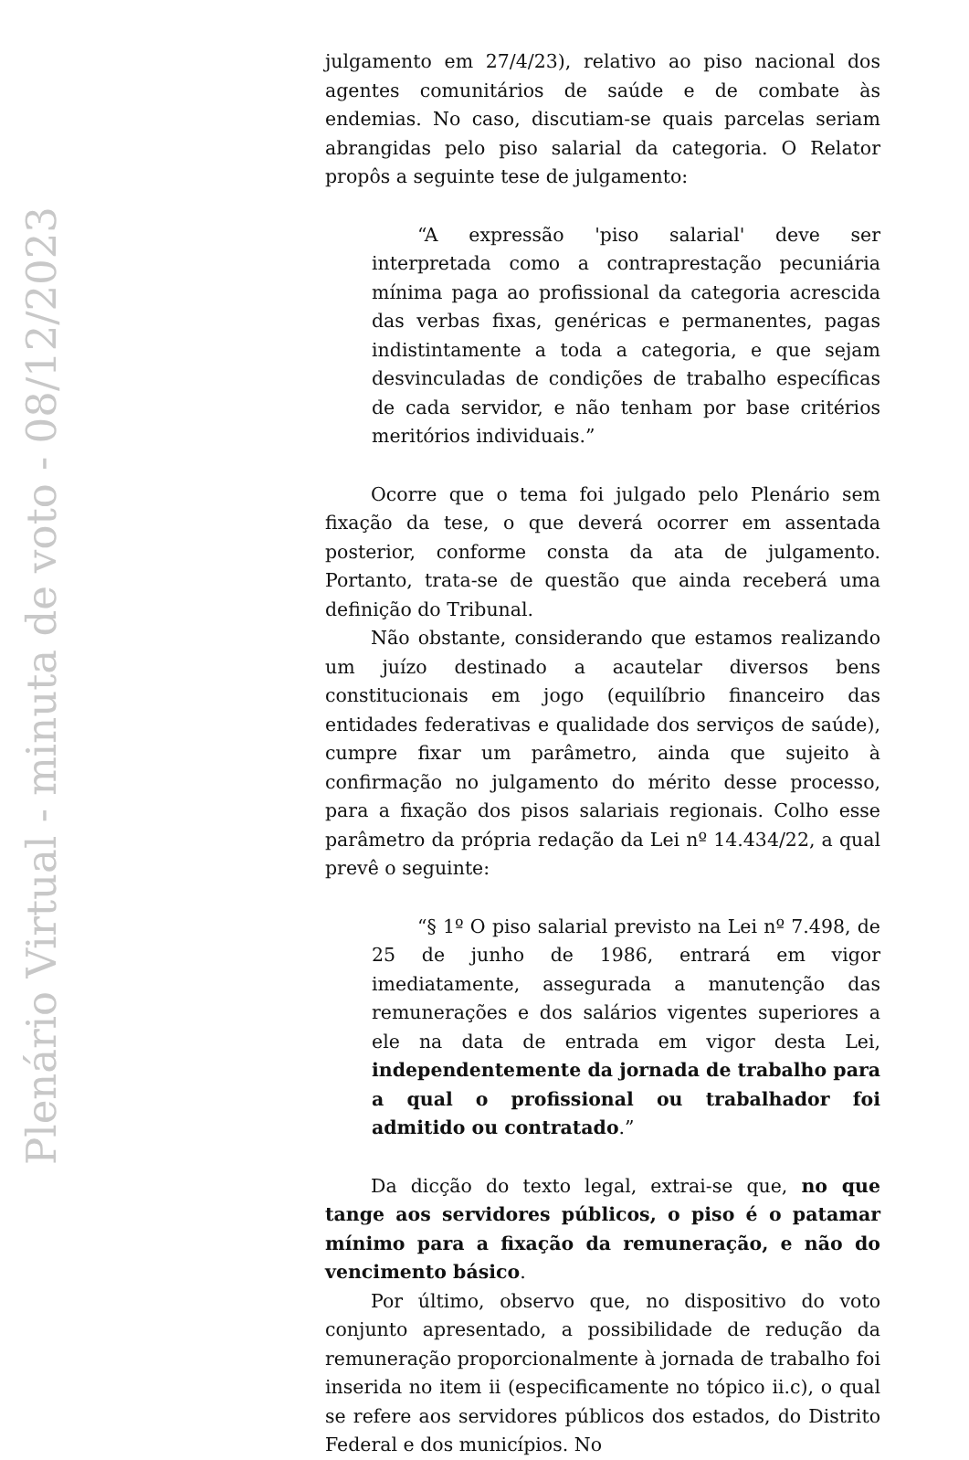Plenário Virtual - minuta de voto - 08/12/2023
julgamento em 27/4/23), relativo ao piso nacional dos agentes comunitários de saúde e de combate às endemias. No caso, discutiam-se quais parcelas seriam abrangidas pelo piso salarial da categoria. O Relator propôs a seguinte tese de julgamento:
“A expressão 'piso salarial' deve ser interpretada como a contraprestação pecuniária mínima paga ao profissional da categoria acrescida das verbas fixas, genéricas e permanentes, pagas indistintamente a toda a categoria, e que sejam desvinculadas de condições de trabalho específicas de cada servidor, e não tenham por base critérios meritórios individuais.”
Ocorre que o tema foi julgado pelo Plenário sem fixação da tese, o que deverá ocorrer em assentada posterior, conforme consta da ata de julgamento. Portanto, trata-se de questão que ainda receberá uma definição do Tribunal.
Não obstante, considerando que estamos realizando um juízo destinado a acautelar diversos bens constitucionais em jogo (equilíbrio financeiro das entidades federativas e qualidade dos serviços de saúde), cumpre fixar um parâmetro, ainda que sujeito à confirmação no julgamento do mérito desse processo, para a fixação dos pisos salariais regionais. Colho esse parâmetro da própria redação da Lei nº 14.434/22, a qual prevê o seguinte:
“§ 1º O piso salarial previsto na Lei nº 7.498, de 25 de junho de 1986, entrará em vigor imediatamente, assegurada a manutenção das remunerações e dos salários vigentes superiores a ele na data de entrada em vigor desta Lei, independentemente da jornada de trabalho para a qual o profissional ou trabalhador foi admitido ou contratado.”
Da dicção do texto legal, extrai-se que, no que tange aos servidores públicos, o piso é o patamar mínimo para a fixação da remuneração, e não do vencimento básico.
Por último, observo que, no dispositivo do voto conjunto apresentado, a possibilidade de redução da remuneração proporcionalmente à jornada de trabalho foi inserida no item ii (especificamente no tópico ii.c), o qual se refere aos servidores públicos dos estados, do Distrito Federal e dos municípios. No